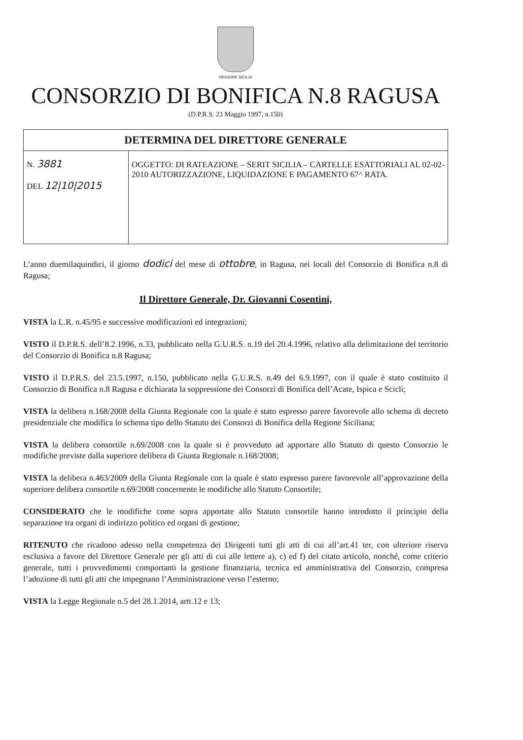REGIONE SICILIA
CONSORZIO DI BONIFICA N.8 RAGUSA
(D.P.R.S. 23 Maggio 1997, n.150)
| DETERMINA DEL DIRETTORE GENERALE | |
| --- | --- |
| N. 3881 DEL 12/10/2015 | OGGETTO: DI RATEAZIONE – SERIT SICILIA – CARTELLE ESATTORIALI AL 02-02-2010 AUTORIZZAZIONE, LIQUIDAZIONE E PAGAMENTO 67^ RATA. |
L’anno duemilaquindici, il giorno dodici del mese di ottobre, in Ragusa, nei locali del Consorzio di Bonifica n.8 di Ragusa;
Il Direttore Generale, Dr. Giovanni Cosentini,
VISTA la L.R. n.45/95 e successive modificazioni ed integrazioni;
VISTO il D.P.R.S. dell’8.2.1996, n.33, pubblicato nella G.U.R.S. n.19 del 20.4.1996, relativo alla delimitazione del territorio del Consorzio di Bonifica n.8 Ragusa;
VISTO il D.P.R.S. del 23.5.1997, n.150, pubblicato nella G.U.R.S. n.49 del 6.9.1997, con il quale è stato costituito il Consorzio di Bonifica n.8 Ragusa e dichiarata la soppressione dei Consorzi di Bonifica dell’Acate, Ispica e Scicli;
VISTA la delibera n.168/2008 della Giunta Regionale con la quale è stato espresso parere favorevole allo schema di decreto presidenziale che modifica lo schema tipo dello Statuto dei Consorzi di Bonifica della Regione Siciliana;
VISTA la delibera consortile n.69/2008 con la quale si è provveduto ad apportare allo Statuto di questo Consorzio le modifiche previste dalla superiore delibera di Giunta Regionale n.168/2008;
VISTA la delibera n.463/2009 della Giunta Regionale con la quale è stato espresso parere favorevole all’approvazione della superiore delibera consortile n.69/2008 concernente le modifiche allo Statuto Consortile;
CONSIDERATO che le modifiche come sopra apportate allo Statuto consortile hanno introdotto il principio della separazione tra organi di indirizzo politico ed organi di gestione;
RITENUTO che ricadono adesso nella competenza dei Dirigenti tutti gli atti di cui all’art.41 ter, con ulteriore riserva esclusiva a favore del Direttore Generale per gli atti di cui alle lettere a), c) ed f) del citato articolo, nonché, come criterio generale, tutti i provvedimenti comportanti la gestione finanziaria, tecnica ed amministrativa del Consorzio, compresa l’adozione di tutti gli atti che impegnano l’Amministrazione verso l’esterno;
VISTA la Legge Regionale n.5 del 28.1.2014, artt.12 e 13;